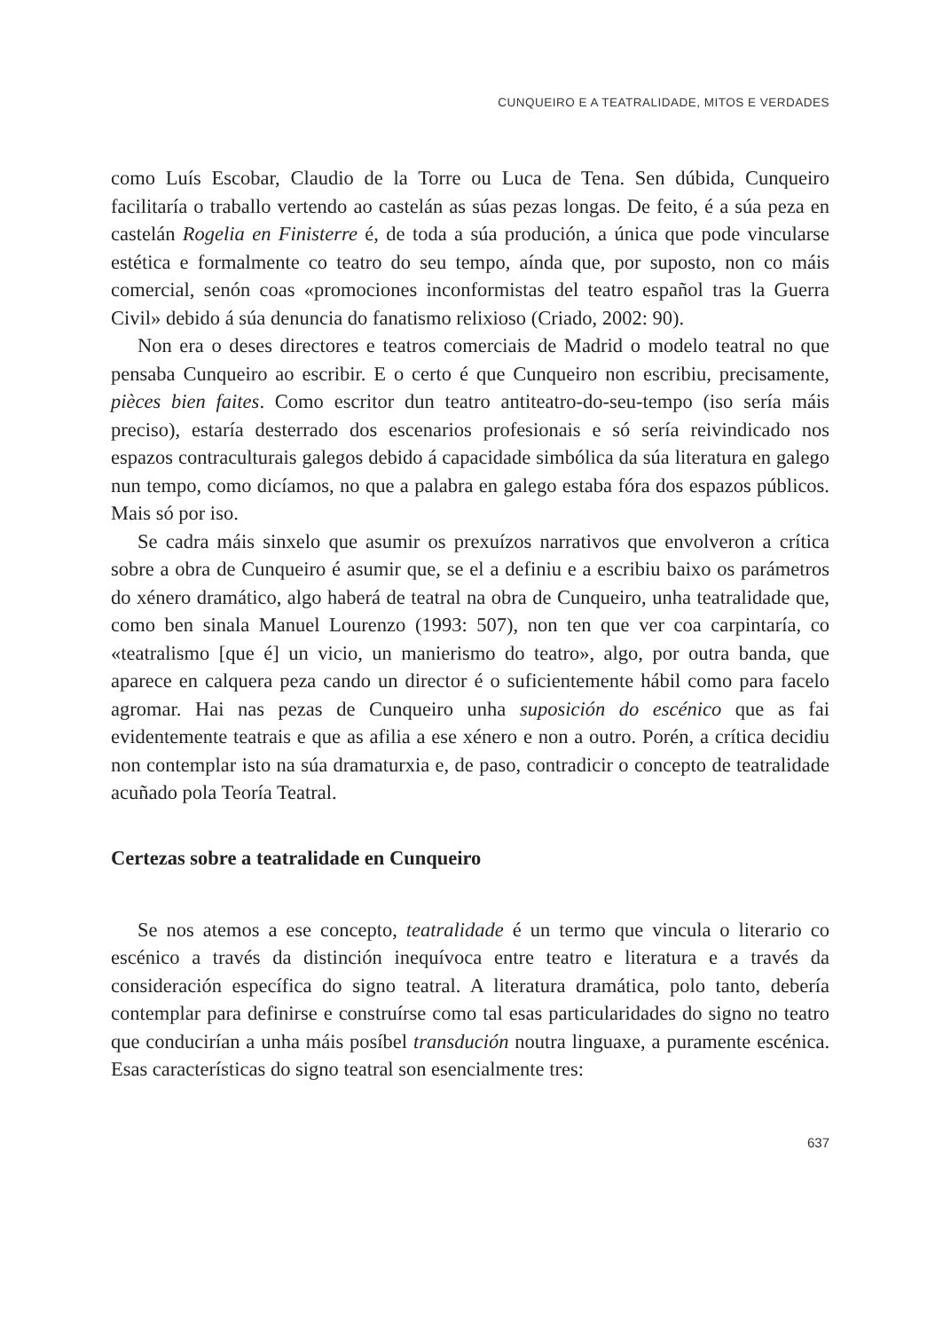CUNQUEIRO E A TEATRALIDADE, MITOS E VERDADES
como Luís Escobar, Claudio de la Torre ou Luca de Tena. Sen dúbida, Cunqueiro facilitaría o traballo vertendo ao castelán as súas pezas longas. De feito, é a súa peza en castelán Rogelia en Finisterre é, de toda a súa produción, a única que pode vincularse estética e formalmente co teatro do seu tempo, aínda que, por suposto, non co máis comercial, senón coas «promociones inconformistas del teatro español tras la Guerra Civil» debido á súa denuncia do fanatismo relixioso (Criado, 2002: 90).
Non era o deses directores e teatros comerciais de Madrid o modelo teatral no que pensaba Cunqueiro ao escribir. E o certo é que Cunqueiro non escribiu, precisamente, pièces bien faites. Como escritor dun teatro antiteatro-do-seu-tempo (iso sería máis preciso), estaría desterrado dos escenarios profesionais e só sería reivindicado nos espazos contraculturais galegos debido á capacidade simbólica da súa literatura en galego nun tempo, como dicíamos, no que a palabra en galego estaba fóra dos espazos públicos. Mais só por iso.
Se cadra máis sinxelo que asumir os prexuízos narrativos que envolveron a crítica sobre a obra de Cunqueiro é asumir que, se el a definiu e a escribiu baixo os parámetros do xénero dramático, algo haberá de teatral na obra de Cunqueiro, unha teatralidade que, como ben sinala Manuel Lourenzo (1993: 507), non ten que ver coa carpintaría, co «teatralismo [que é] un vicio, un manierismo do teatro», algo, por outra banda, que aparece en calquera peza cando un director é o suficientemente hábil como para facelo agromar. Hai nas pezas de Cunqueiro unha suposición do escénico que as fai evidentemente teatrais e que as afilia a ese xénero e non a outro. Porén, a crítica decidiu non contemplar isto na súa dramaturxia e, de paso, contradicir o concepto de teatralidade acuñado pola Teoría Teatral.
Certezas sobre a teatralidade en Cunqueiro
Se nos atemos a ese concepto, teatralidade é un termo que vincula o literario co escénico a través da distinción inequívoca entre teatro e literatura e a través da consideración específica do signo teatral. A literatura dramática, polo tanto, debería contemplar para definirse e construírse como tal esas particularidades do signo no teatro que conducirían a unha máis posíbel transdución noutra linguaxe, a puramente escénica. Esas características do signo teatral son esencialmente tres:
637